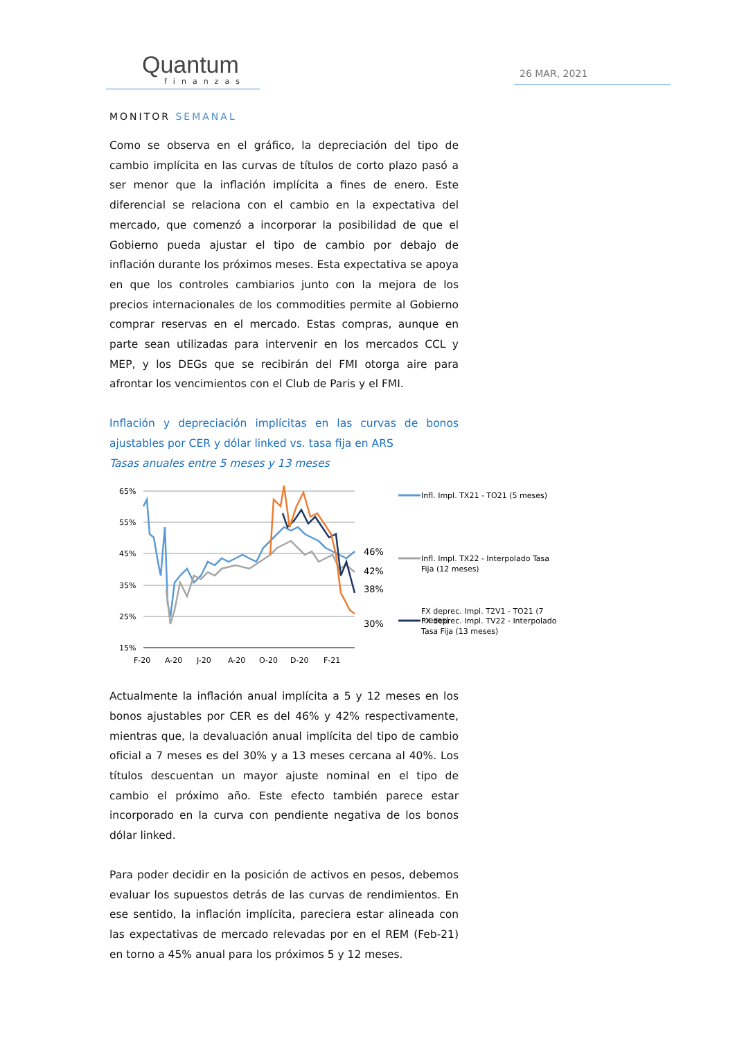Quantum
finanzas
26 MAR, 2021
MONITOR SEMANAL
Como se observa en el gráfico, la depreciación del tipo de cambio implícita en las curvas de títulos de corto plazo pasó a ser menor que la inflación implícita a fines de enero. Este diferencial se relaciona con el cambio en la expectativa del mercado, que comenzó a incorporar la posibilidad de que el Gobierno pueda ajustar el tipo de cambio por debajo de inflación durante los próximos meses. Esta expectativa se apoya en que los controles cambiarios junto con la mejora de los precios internacionales de los commodities permite al Gobierno comprar reservas en el mercado. Estas compras, aunque en parte sean utilizadas para intervenir en los mercados CCL y MEP, y los DEGs que se recibirán del FMI otorga aire para afrontar los vencimientos con el Club de Paris y el FMI.
Inflación y depreciación implícitas en las curvas de bonos ajustables por CER y dólar linked vs. tasa fija en ARS
Tasas anuales entre 5 meses y 13 meses
65%
55%
45%
35%
25%
15%
F-20
A-20
J-20
A-20
O-20
D-20
F-21
46%
42%
38%
30%
Infl. Impl. TX21 - TO21 (5 meses)
Infl. Impl. TX22 - Interpolado Tasa
Fija (12 meses)
FX deprec. Impl. TV22 - Interpolado
Tasa Fija (13 meses)
FX deprec. Impl. T2V1 - TO21 (7
meses)
Actualmente la inflación anual implícita a 5 y 12 meses en los bonos ajustables por CER es del 46% y 42% respectivamente, mientras que, la devaluación anual implícita del tipo de cambio oficial a 7 meses es del 30% y a 13 meses cercana al 40%. Los títulos descuentan un mayor ajuste nominal en el tipo de cambio el próximo año. Este efecto también parece estar incorporado en la curva con pendiente negativa de los bonos dólar linked.
Para poder decidir en la posición de activos en pesos, debemos evaluar los supuestos detrás de las curvas de rendimientos. En ese sentido, la inflación implícita, pareciera estar alineada con las expectativas de mercado relevadas por en el REM (Feb-21) en torno a 45% anual para los próximos 5 y 12 meses.